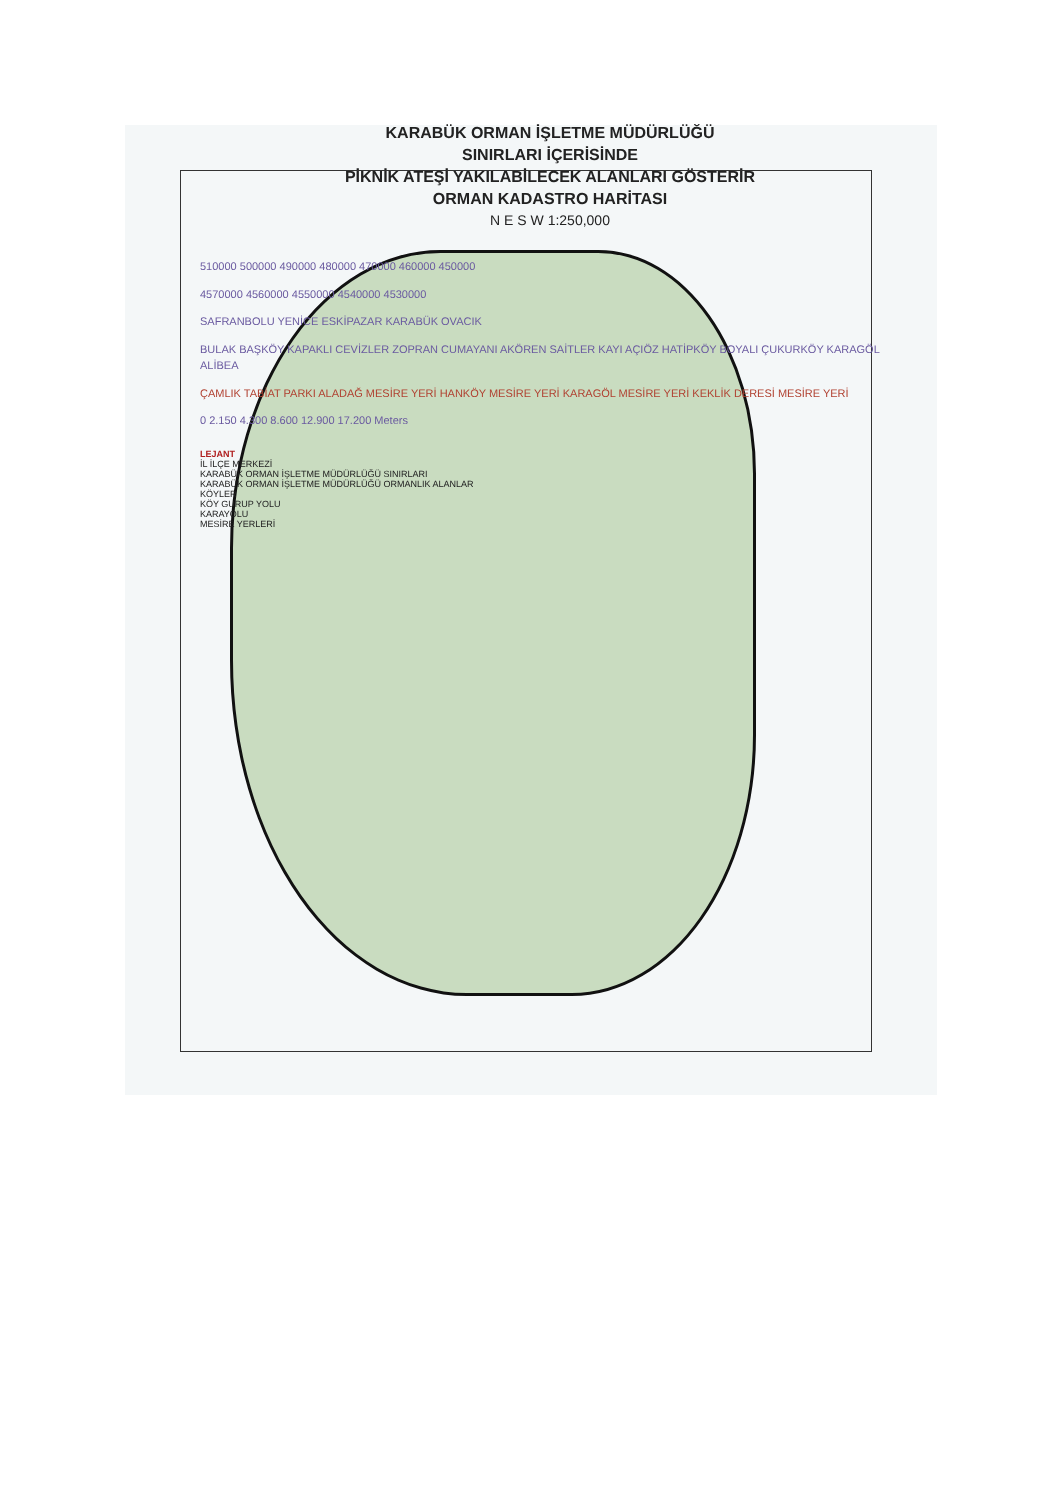KARABÜK ORMAN İŞLETME MÜDÜRLÜĞÜ
SINIRLARI İÇERİSİNDE
PİKNİK ATEŞİ YAKILABİLECEK ALANLARI GÖSTERİR
ORMAN KADASTRO HARİTASI
N E S W 1:250,000
510000 500000 490000 480000 470000 460000 450000
4570000 4560000 4550000 4540000 4530000
SAFRANBOLU YENİCE ESKİPAZAR KARABÜK OVACIK
BULAK BAŞKÖY KAPAKLI CEVİZLER ZOPRAN CUMAYANI AKÖREN SAİTLER KAYI AÇIÖZ HATİPKÖY BOYALI ÇUKURKÖY KARAGÖL ALİBEA
ÇAMLIK TABİAT PARKI ALADAĞ MESİRE YERİ HANKÖY MESİRE YERİ KARAGÖL MESİRE YERİ KEKLİK DERESİ MESİRE YERİ
0 2.150 4.300 8.600 12.900 17.200 Meters
LEJANT
İL İLÇE MERKEZİ
KARABÜK ORMAN İŞLETME MÜDÜRLÜĞÜ SINIRLARI
KARABÜK ORMAN İŞLETME MÜDÜRLÜĞÜ ORMANLIK ALANLAR
KÖYLER
KÖY GURUP YOLU
KARAYOLU
MESİRE YERLERİ